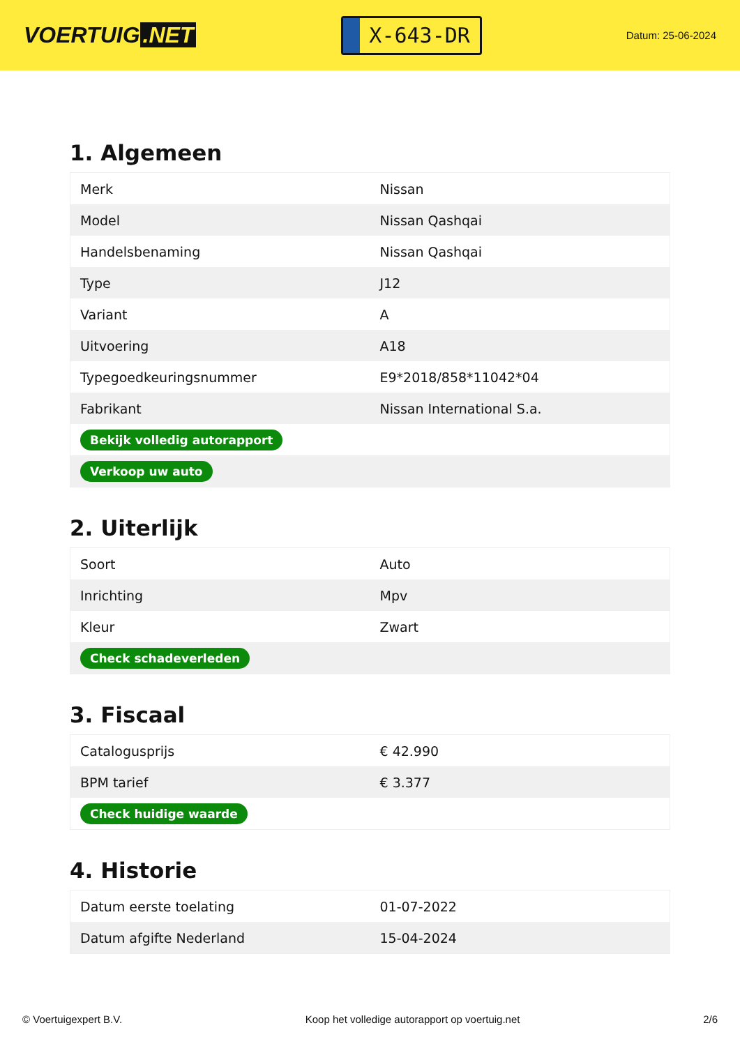VOERTUIG.NET
X-643-DR
Datum: 25-06-2024
1. Algemeen
| Merk | Nissan |
| Model | Nissan Qashqai |
| Handelsbenaming | Nissan Qashqai |
| Type | J12 |
| Variant | A |
| Uitvoering | A18 |
| Typegoedkeuringsnummer | E9*2018/858*11042*04 |
| Fabrikant | Nissan International S.a. |
| Bekijk volledig autorapport | |
| Verkoop uw auto | |
2. Uiterlijk
| Soort | Auto |
| Inrichting | Mpv |
| Kleur | Zwart |
| Check schadeverleden | |
3. Fiscaal
| Catalogusprijs | € 42.990 |
| BPM tarief | € 3.377 |
| Check huidige waarde | |
4. Historie
| Datum eerste toelating | 01-07-2022 |
| Datum afgifte Nederland | 15-04-2024 |
© Voertuigexpert B.V. Koop het volledige autorapport op voertuig.net 2/6